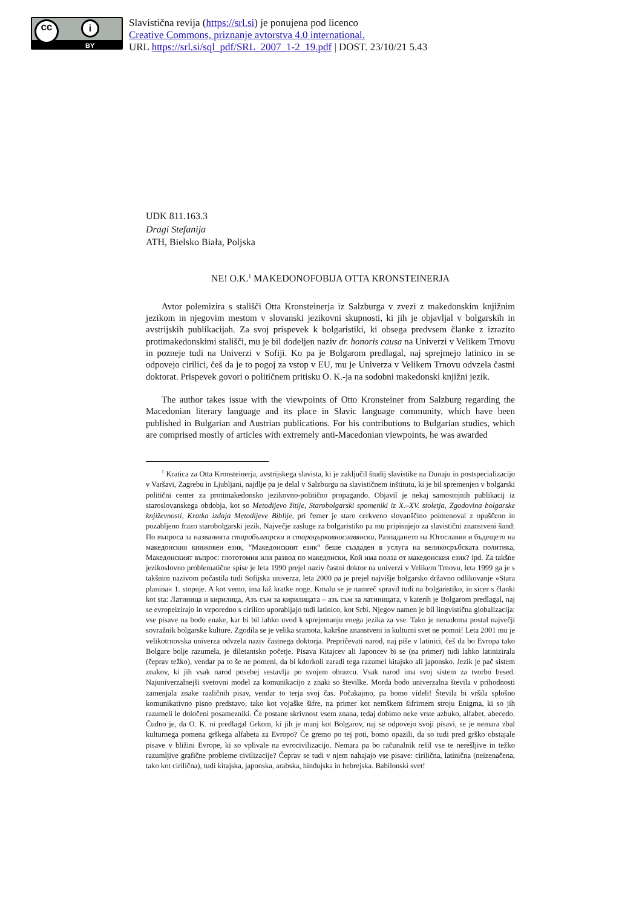cc i
BY
Slavistična revija (https://srl.si) je ponujena pod licenco
Creative Commons, priznanje avtorstva 4.0 international.
URL https://srl.si/sql_pdf/SRL_2007_1-2_19.pdf | DOST. 23/10/21 5.43
UDK 811.163.3
Dragi Stefanija
ATH, Bielsko Biała, Poljska
NE! O.K.<sup>1</sup> MAKEDONOFOBIJA OTTA KRONSTEINERJA
Avtor polemizira s stališči Otta Kronsteinerja iz Salzburga v zvezi z makedonskim knjižnim jezikom in njegovim mestom v slovanski jezikovni skupnosti, ki jih je objavljal v bolgarskih in avstrijskih publikacijah. Za svoj prispevek k bolgaristiki, ki obsega predvsem članke z izrazito protimakedonskimi stališči, mu je bil dodeljen naziv dr. honoris causa na Univerzi v Velikem Trnovu in pozneje tudi na Univerzi v Sofiji. Ko pa je Bolgarom predlagal, naj sprejmejo latinico in se odpovejo cirilici, češ da je to pogoj za vstop v EU, mu je Univerza v Velikem Trnovu odvzela častni doktorat. Prispevek govori o političnem pritisku O. K.-ja na sodobni makedonski knjižni jezik.
The author takes issue with the viewpoints of Otto Kronsteiner from Salzburg regarding the Macedonian literary language and its place in Slavic language community, which have been published in Bulgarian and Austrian publications. For his contributions to Bulgarian studies, which are comprised mostly of articles with extremely anti-Macedonian viewpoints, he was awarded
<sup>1</sup> Kratica za Otta Kronsteinerja, avstrijskega slavista, ki je zaključil študij slavistike na Dunaju in postspecializacijo v Varšavi, Zagrebu in Ljubljani, najdlje pa je delal v Salzburgu na slavističnem inštitutu, ki je bil spremenjen v bolgarski politični center za protimakedonsko jezikovno-politično propagando. Objavil je nekaj samostojnih publikacij iz staroslovanskega obdobja, kot so Metodijevo žitije, Starobolgarski spomeniki iz X.–XV. stoletja, Zgodovina bolgarske književnosti, Kratka izdaja Metodijeve Biblije, pri čemer je staro cerkveno slovanščino poimenoval z opuščeno in pozabljeno frazo starobolgarski jezik. Največje zasluge za bolgaristiko pa mu pripisujejo za slavistični znanstveni šund: По въпроса за названията старобългарски и староцърковнославянски, Разпадането на Югославия и бъдещето на македонския книжовен език, “Македонският език“ беше създаден в услуга на великосръбската политика, Македонският въпрос: глототомия или развод по македонски, Кой има полза от македонския език? ipd. Za takšne jezikoslovno problematične spise je leta 1990 prejel naziv častni doktor na univerzi v Velikem Trnovu, leta 1999 ga je s takšnim nazivom počastila tudi Sofijska univerza, leta 2000 pa je prejel najvišje bolgarsko državno odlikovanje »Stara planina« 1. stopnje. A kot vemo, ima laž kratke noge. Kmalu se je namreč spravil tudi na bolgaristiko, in sicer s članki kot sta: Латиница и кирилица, Азъ съм за кирилицата – азъ съм за латиницата, v katerih je Bolgarom predlagal, naj se evropeizirajo in vzporedno s cirilico uporabljajo tudi latinico, kot Srbi. Njegov namen je bil lingvistična globalizacija: vse pisave na bodo enake, kar bi bil lahko uvod k sprejemanju enega jezika za vse. Tako je nenadoma postal največji sovražnik bolgarske kulture. Zgodila se je velika sramota, kakršne znanstveni in kulturni svet ne pomni! Leta 2001 mu je velikotrnovska univerza odvzela naziv častnega doktorja. Prepričevati narod, naj piše v latinici, češ da bo Evropa tako Bolgare bolje razumela, je diletantsko početje. Pisava Kitajcev ali Japoncev bi se (na primer) tudi lahko latinizirala (čeprav težko), vendar pa to še ne pomeni, da bi kdorkoli zaradi tega razumel kitajsko ali japonsko. Jezik je pač sistem znakov, ki jih vsak narod posebej sestavlja po svojem obrazcu. Vsak narod ima svoj sistem za tvorbo besed. Najuniverzalnejši svetovni model za komunikacijo z znaki so številke. Morda bodo univerzalna števila v prihodnosti zamenjala znake različnih pisav, vendar to terja svoj čas. Počakajmo, pa bomo videli! Števila bi vršila splošno komunikativno pisno predstavo, tako kot vojaške šifre, na primer kot nemškem šifrirnem stroju Enigma, ki so jih razumeli le določeni posamezniki. Če postane skrivnost vsem znana, tedaj dobimo neke vrste azbuko, alfabet, abecedo. Čudno je, da O. K. ni predlagal Grkom, ki jih je manj kot Bolgarov, naj se odpovejo svoji pisavi, se je nemara zbal kulturnega pomena grškega alfabeta za Evropo? Če gremo po tej poti, bomo opazili, da so tudi pred grško obstajale pisave v bližini Evrope, ki so vplivale na evrocivilizacijo. Nemara pa bo računalnik rešil vse te nerešljive in težko razumljive grafične probleme civilizacije? Čeprav se tudi v njem nahajajo vse pisave: cirilična, latinična (neizenačena, tako kot cirilična), tudi kitajska, japonska, arabska, hindujska in hebrejska. Babilonski svet!